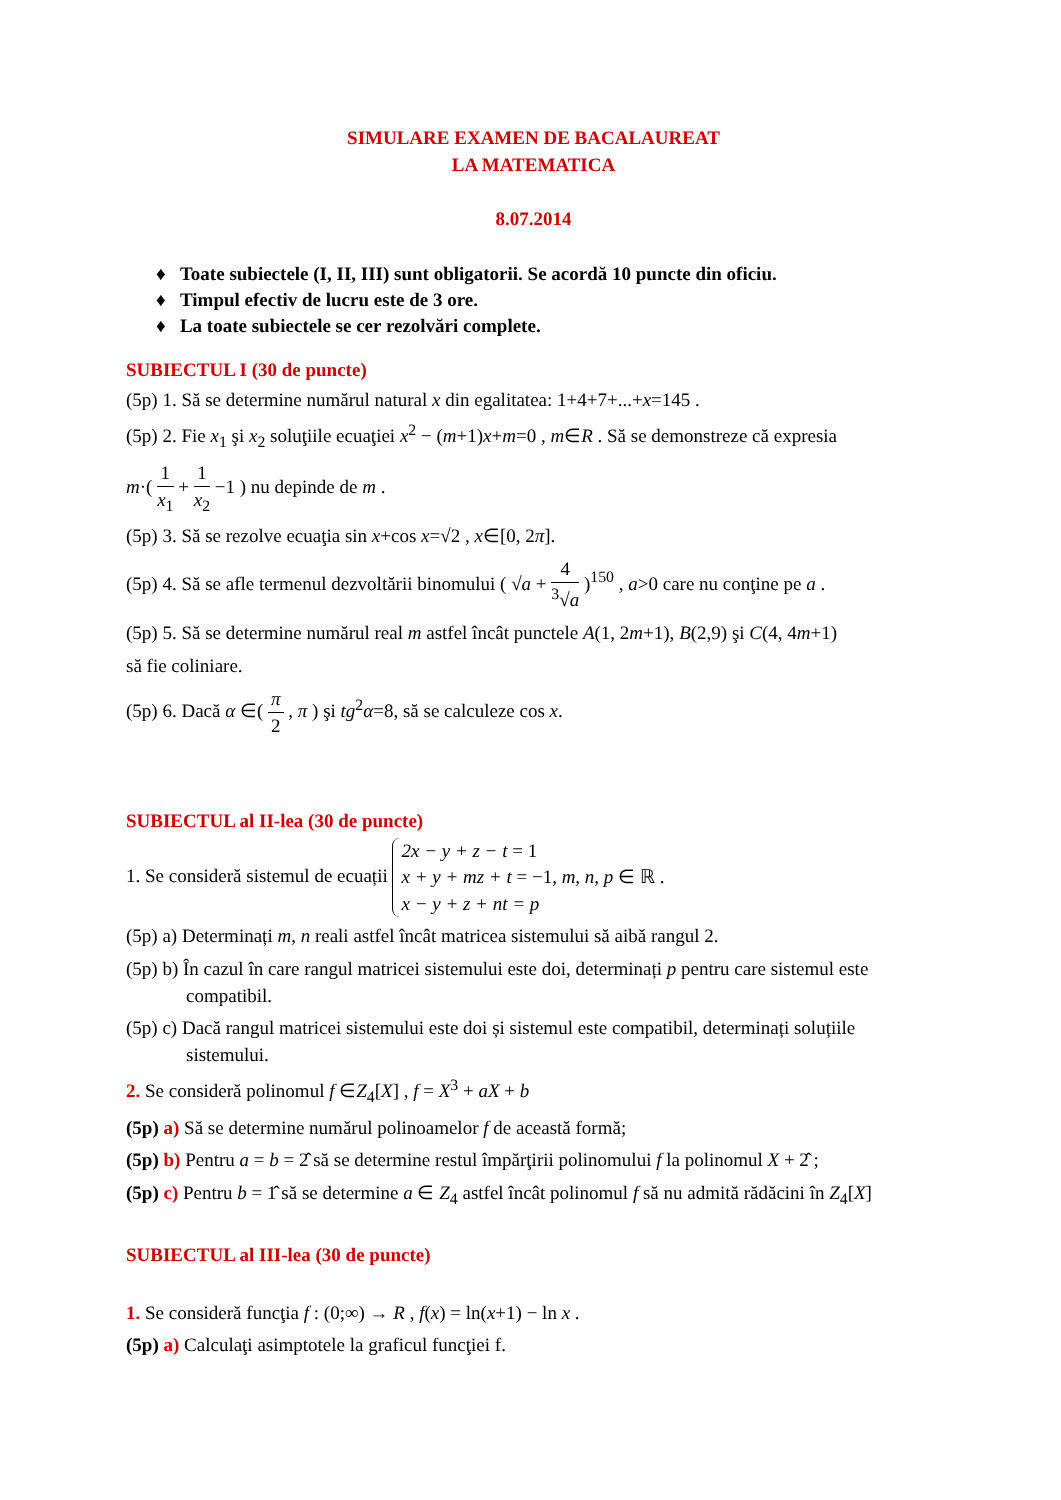SIMULARE EXAMEN DE BACALAUREAT
LA MATEMATICA
8.07.2014
♦ Toate subiectele (I, II, III) sunt obligatorii. Se acordă 10 puncte din oficiu.
♦ Timpul efectiv de lucru este de 3 ore.
♦ La toate subiectele se cer rezolvări complete.
SUBIECTUL I (30 de puncte)
(5p) 1. Să se determine numărul natural x din egalitatea: 1+4+7+...+x=145 .
(5p) 2. Fie x<sub>1</sub> şi x<sub>2</sub> soluţiile ecuaţiei x<sup>2</sup> − (m+1)x+m=0 , m∈R . Să se demonstreze că expresia
m·( 1 x<sub>1</sub> + 1 x<sub>2</sub> −1 ) nu depinde de m .
(5p) 3. Să se rezolve ecuaţia sin x+cos x=√2 , x∈[0, 2π].
(5p) 4. Să se afle termenul dezvoltării binomului ( √a + 4<sup>3</sup>√a )<sup>150</sup> , a>0 care nu conţine pe a .
(5p) 5. Să se determine numărul real m astfel încât punctele A(1, 2m+1), B(2,9) şi C(4, 4m+1)
să fie coliniare.
(5p) 6. Dacă α ∈( π 2 , π ) şi tg<sup>2</sup>α=8, să se calculeze cos x.
SUBIECTUL al II-lea (30 de puncte)
1. Se consideră sistemul de ecuații 2x − y + z − t = 1
x + y + mz + t = −1, m, n, p ∈ ℝ .
x − y + z + nt = p
(5p) a) Determinați m, n reali astfel încât matricea sistemului să aibă rangul 2.
(5p) b) În cazul în care rangul matricei sistemului este doi, determinați p pentru care sistemul este
compatibil.
(5p) c) Dacă rangul matricei sistemului este doi și sistemul este compatibil, determinați soluțiile
sistemului.
2. Se consideră polinomul f ∈Z<sub>4</sub>[X] , f = X<sup>3</sup> + aX + b
(5p) a) Să se determine numărul polinoamelor f de această formă;
(5p) b) Pentru a = b = 2̂ să se determine restul împărţirii polinomului f la polinomul X + 2̂ ;
(5p) c) Pentru b = 1̂ să se determine a ∈ Z<sub>4</sub> astfel încât polinomul f să nu admită rădăcini în Z<sub>4</sub>[X]
SUBIECTUL al III-lea (30 de puncte)
1. Se consideră funcţia f : (0;∞) → R , f(x) = ln(x+1) − ln x .
(5p) a) Calculaţi asimptotele la graficul funcţiei f.